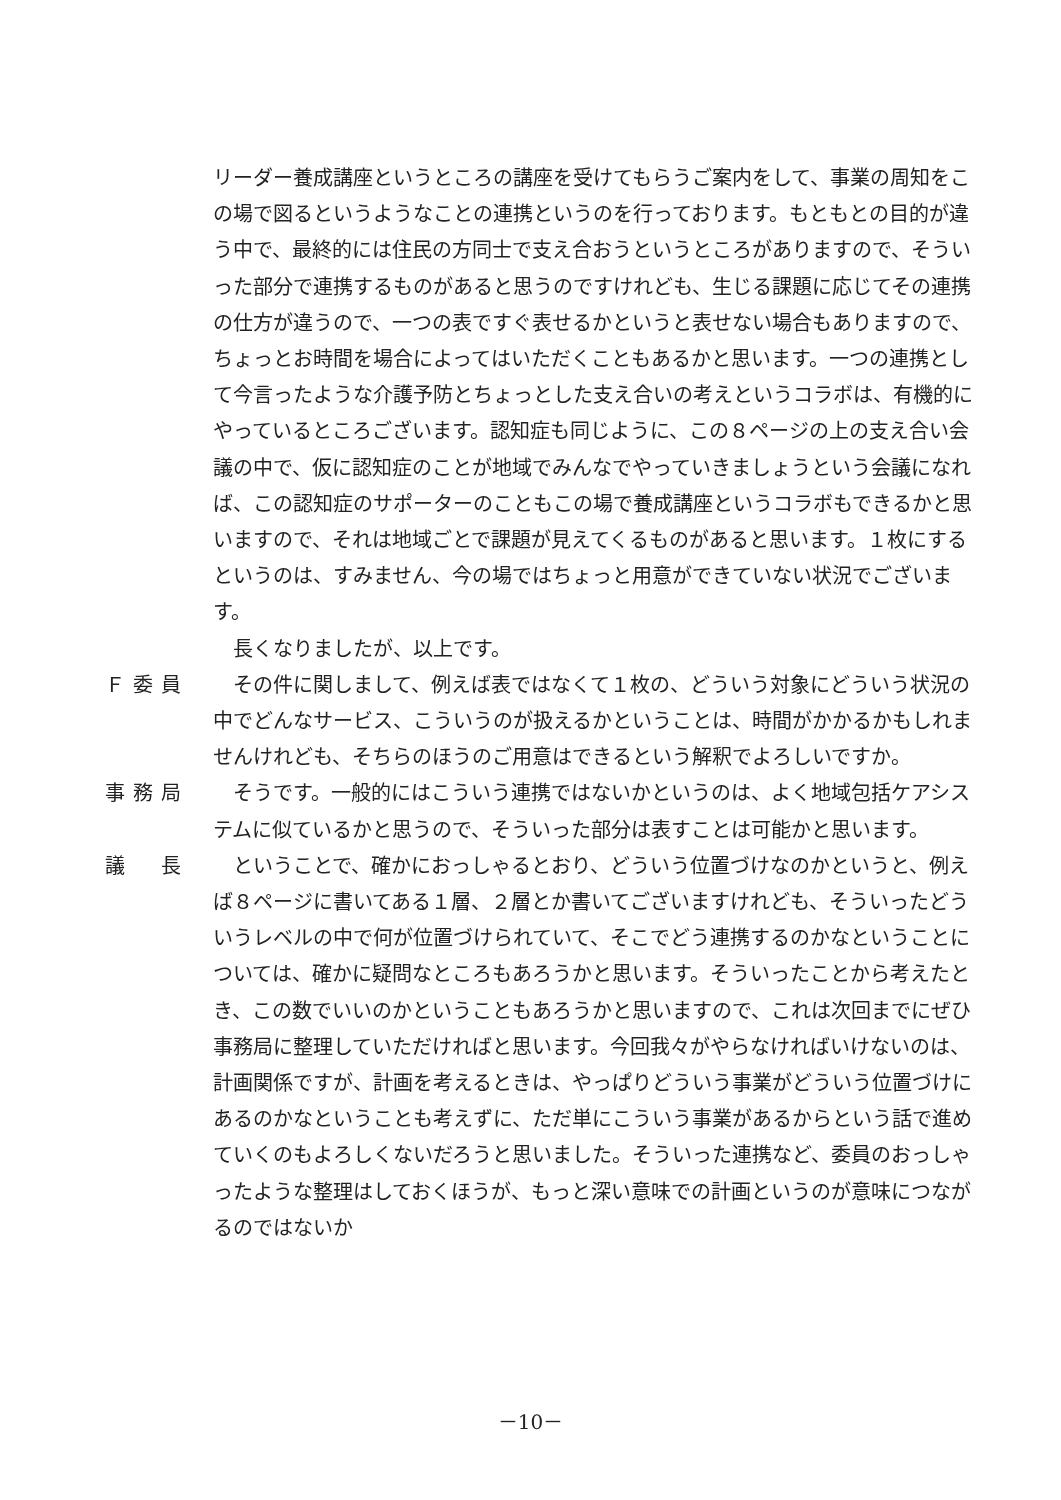リーダー養成講座というところの講座を受けてもらうご案内をして、事業の周知をこの場で図るというようなことの連携というのを行っております。もともとの目的が違う中で、最終的には住民の方同士で支え合おうというところがありますので、そういった部分で連携するものがあると思うのですけれども、生じる課題に応じてその連携の仕方が違うので、一つの表ですぐ表せるかというと表せない場合もありますので、ちょっとお時間を場合によってはいただくこともあるかと思います。一つの連携として今言ったような介護予防とちょっとした支え合いの考えというコラボは、有機的にやっているところございます。認知症も同じように、この８ページの上の支え合い会議の中で、仮に認知症のことが地域でみんなでやっていきましょうという会議になれば、この認知症のサポーターのこともこの場で養成講座というコラボもできるかと思いますので、それは地域ごとで課題が見えてくるものがあると思います。１枚にするというのは、すみません、今の場ではちょっと用意ができていない状況でございます。
　長くなりましたが、以上です。
Ｆ委員 　その件に関しまして、例えば表ではなくて１枚の、どういう対象にどういう状況の中でどんなサービス、こういうのが扱えるかということは、時間がかかるかもしれませんけれども、そちらのほうのご用意はできるという解釈でよろしいですか。
事務局 　そうです。一般的にはこういう連携ではないかというのは、よく地域包括ケアシステムに似ているかと思うので、そういった部分は表すことは可能かと思います。
議　長 　ということで、確かにおっしゃるとおり、どういう位置づけなのかというと、例えば８ページに書いてある１層、２層とか書いてございますけれども、そういったどういうレベルの中で何が位置づけられていて、そこでどう連携するのかなということについては、確かに疑問なところもあろうかと思います。そういったことから考えたとき、この数でいいのかということもあろうかと思いますので、これは次回までにぜひ事務局に整理していただければと思います。今回我々がやらなければいけないのは、計画関係ですが、計画を考えるときは、やっぱりどういう事業がどういう位置づけにあるのかなということも考えずに、ただ単にこういう事業があるからという話で進めていくのもよろしくないだろうと思いました。そういった連携など、委員のおっしゃったような整理はしておくほうが、もっと深い意味での計画というのが意味につながるのではないか
－10－